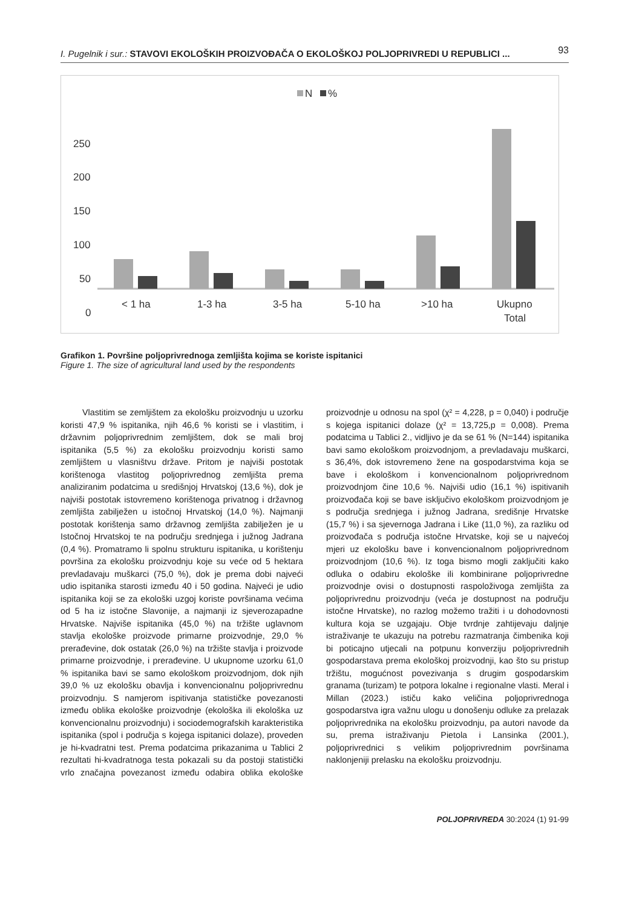I. Pugelnik i sur.: STAVOVI EKOLOŠKIH PROIZVOĐAČA O EKOLOŠKOJ POLJOPRIVREDI U REPUBLICI ...
93
N
%
250
200
150
100
50
0
< 1 ha
1-3 ha
3-5 ha
5-10 ha
>10 ha
Ukupno
Total
Grafikon 1. Površine poljoprivrednoga zemljišta kojima se koriste ispitanici
Figure 1. The size of agricultural land used by the respondents
Vlastitim se zemljištem za ekološku proizvodnju u uzorku koristi 47,9 % ispitanika, njih 46,6 % koristi se i vlastitim, i državnim poljoprivrednim zemljištem, dok se mali broj ispitanika (5,5 %) za ekološku proizvodnju koristi samo zemljištem u vlasništvu države. Pritom je najviši postotak korištenoga vlastitog poljoprivrednog zemljišta prema analiziranim podatcima u središnjoj Hrvatskoj (13,6 %), dok je najviši postotak istovremeno korištenoga privatnog i državnog zemljišta zabilježen u istočnoj Hrvatskoj (14,0 %). Najmanji postotak korištenja samo državnog zemljišta zabilježen je u Istočnoj Hrvatskoj te na području srednjega i južnog Jadrana (0,4 %). Promatramo li spolnu strukturu ispitanika, u korištenju površina za ekološku proizvodnju koje su veće od 5 hektara prevladavaju muškarci (75,0 %), dok je prema dobi najveći udio ispitanika starosti između 40 i 50 godina. Najveći je udio ispitanika koji se za ekološki uzgoj koriste površinama većima od 5 ha iz istočne Slavonije, a najmanji iz sjeverozapadne Hrvatske. Najviše ispitanika (45,0 %) na tržište uglavnom stavlja ekološke proizvode primarne proizvodnje, 29,0 % prerađevine, dok ostatak (26,0 %) na tržište stavlja i proizvode primarne proizvodnje, i prerađevine. U ukupnome uzorku 61,0 % ispitanika bavi se samo ekološkom proizvodnjom, dok njih 39,0 % uz ekološku obavlja i konvencionalnu poljoprivrednu proizvodnju. S namjerom ispitivanja statističke povezanosti između oblika ekološke proizvodnje (ekološka ili ekološka uz konvencionalnu proizvodnju) i sociodemografskih karakteristika ispitanika (spol i područja s kojega ispitanici dolaze), proveden je hi-kvadratni test. Prema podatcima prikazanima u Tablici 2 rezultati hi-kvadratnoga testa pokazali su da postoji statistički vrlo značajna povezanost između odabira oblika ekološke proizvodnje u odnosu na spol (χ² = 4,228, p = 0,040) i područje s kojega ispitanici dolaze (χ² = 13,725,p = 0,008). Prema podatcima u Tablici 2., vidljivo je da se 61 % (N=144) ispitanika bavi samo ekološkom proizvodnjom, a prevladavaju muškarci, s 36,4%, dok istovremeno žene na gospodarstvima koja se bave i ekološkom i konvencionalnom poljoprivrednom proizvodnjom čine 10,6 %. Najviši udio (16,1 %) ispitivanih proizvođača koji se bave isključivo ekološkom proizvodnjom je s područja srednjega i južnog Jadrana, središnje Hrvatske (15,7 %) i sa sjevernoga Jadrana i Like (11,0 %), za razliku od proizvođača s područja istočne Hrvatske, koji se u najvećoj mjeri uz ekološku bave i konvencionalnom poljoprivrednom proizvodnjom (10,6 %). Iz toga bismo mogli zaključiti kako odluka o odabiru ekološke ili kombinirane poljoprivredne proizvodnje ovisi o dostupnosti raspoloživoga zemljišta za poljoprivrednu proizvodnju (veća je dostupnost na području istočne Hrvatske), no razlog možemo tražiti i u dohodovnosti kultura koja se uzgajaju. Obje tvrdnje zahtijevaju daljnje istraživanje te ukazuju na potrebu razmatranja čimbenika koji bi poticajno utjecali na potpunu konverziju poljoprivrednih gospodarstava prema ekološkoj proizvodnji, kao što su pristup tržištu, mogućnost povezivanja s drugim gospodarskim granama (turizam) te potpora lokalne i regionalne vlasti. Meral i Millan (2023.) ističu kako veličina poljoprivrednoga gospodarstva igra važnu ulogu u donošenju odluke za prelazak poljoprivrednika na ekološku proizvodnju, pa autori navode da su, prema istraživanju Pietola i Lansinka (2001.), poljoprivrednici s velikim poljoprivrednim površinama naklonjeniji prelasku na ekološku proizvodnju.
POLJOPRIVREDA 30:2024 (1) 91-99